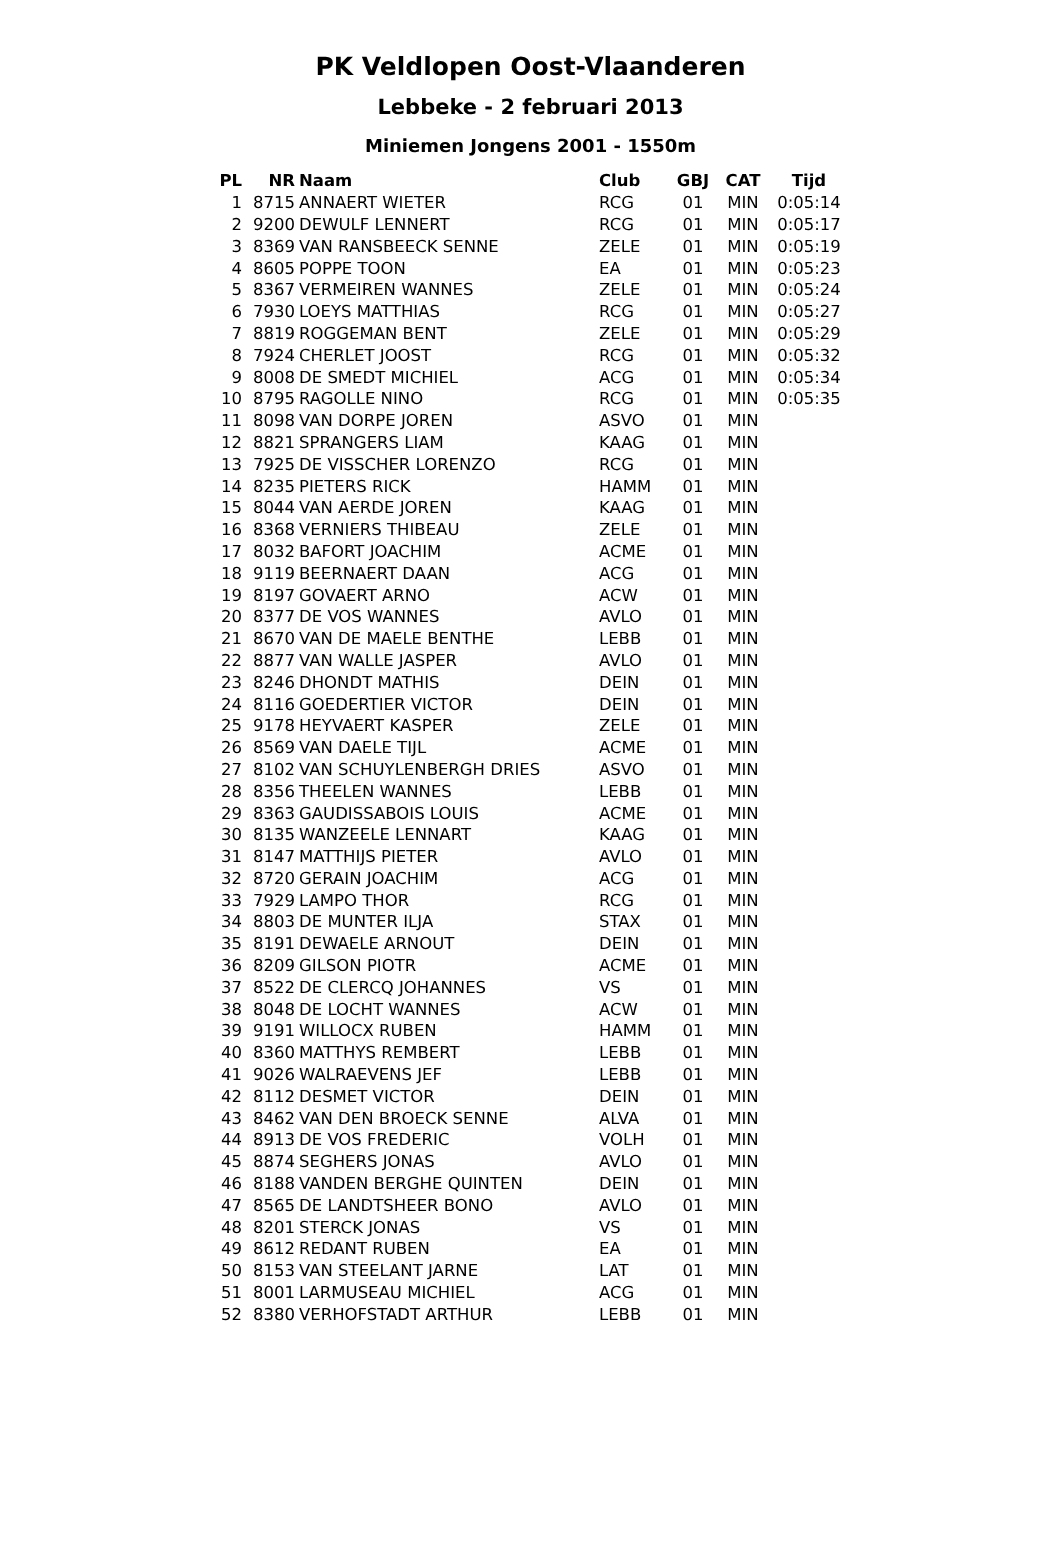PK Veldlopen Oost-Vlaanderen
Lebbeke - 2 februari 2013
Miniemen Jongens 2001 - 1550m
| PL | NR | Naam | Club | GBJ | CAT | Tijd |
| --- | --- | --- | --- | --- | --- | --- |
| 1 | 8715 | ANNAERT WIETER | RCG | 01 | MIN | 0:05:14 |
| 2 | 9200 | DEWULF LENNERT | RCG | 01 | MIN | 0:05:17 |
| 3 | 8369 | VAN RANSBEECK SENNE | ZELE | 01 | MIN | 0:05:19 |
| 4 | 8605 | POPPE TOON | EA | 01 | MIN | 0:05:23 |
| 5 | 8367 | VERMEIREN WANNES | ZELE | 01 | MIN | 0:05:24 |
| 6 | 7930 | LOEYS MATTHIAS | RCG | 01 | MIN | 0:05:27 |
| 7 | 8819 | ROGGEMAN BENT | ZELE | 01 | MIN | 0:05:29 |
| 8 | 7924 | CHERLET JOOST | RCG | 01 | MIN | 0:05:32 |
| 9 | 8008 | DE SMEDT MICHIEL | ACG | 01 | MIN | 0:05:34 |
| 10 | 8795 | RAGOLLE NINO | RCG | 01 | MIN | 0:05:35 |
| 11 | 8098 | VAN DORPE JOREN | ASVO | 01 | MIN | |
| 12 | 8821 | SPRANGERS LIAM | KAAG | 01 | MIN | |
| 13 | 7925 | DE VISSCHER LORENZO | RCG | 01 | MIN | |
| 14 | 8235 | PIETERS RICK | HAMM | 01 | MIN | |
| 15 | 8044 | VAN AERDE JOREN | KAAG | 01 | MIN | |
| 16 | 8368 | VERNIERS THIBEAU | ZELE | 01 | MIN | |
| 17 | 8032 | BAFORT JOACHIM | ACME | 01 | MIN | |
| 18 | 9119 | BEERNAERT DAAN | ACG | 01 | MIN | |
| 19 | 8197 | GOVAERT ARNO | ACW | 01 | MIN | |
| 20 | 8377 | DE VOS WANNES | AVLO | 01 | MIN | |
| 21 | 8670 | VAN DE MAELE BENTHE | LEBB | 01 | MIN | |
| 22 | 8877 | VAN WALLE JASPER | AVLO | 01 | MIN | |
| 23 | 8246 | DHONDT MATHIS | DEIN | 01 | MIN | |
| 24 | 8116 | GOEDERTIER VICTOR | DEIN | 01 | MIN | |
| 25 | 9178 | HEYVAERT KASPER | ZELE | 01 | MIN | |
| 26 | 8569 | VAN DAELE TIJL | ACME | 01 | MIN | |
| 27 | 8102 | VAN SCHUYLENBERGH DRIES | ASVO | 01 | MIN | |
| 28 | 8356 | THEELEN WANNES | LEBB | 01 | MIN | |
| 29 | 8363 | GAUDISSABOIS LOUIS | ACME | 01 | MIN | |
| 30 | 8135 | WANZEELE LENNART | KAAG | 01 | MIN | |
| 31 | 8147 | MATTHIJS PIETER | AVLO | 01 | MIN | |
| 32 | 8720 | GERAIN JOACHIM | ACG | 01 | MIN | |
| 33 | 7929 | LAMPO THOR | RCG | 01 | MIN | |
| 34 | 8803 | DE MUNTER ILJA | STAX | 01 | MIN | |
| 35 | 8191 | DEWAELE ARNOUT | DEIN | 01 | MIN | |
| 36 | 8209 | GILSON PIOTR | ACME | 01 | MIN | |
| 37 | 8522 | DE CLERCQ JOHANNES | VS | 01 | MIN | |
| 38 | 8048 | DE LOCHT WANNES | ACW | 01 | MIN | |
| 39 | 9191 | WILLOCX RUBEN | HAMM | 01 | MIN | |
| 40 | 8360 | MATTHYS REMBERT | LEBB | 01 | MIN | |
| 41 | 9026 | WALRAEVENS JEF | LEBB | 01 | MIN | |
| 42 | 8112 | DESMET VICTOR | DEIN | 01 | MIN | |
| 43 | 8462 | VAN DEN BROECK SENNE | ALVA | 01 | MIN | |
| 44 | 8913 | DE VOS FREDERIC | VOLH | 01 | MIN | |
| 45 | 8874 | SEGHERS JONAS | AVLO | 01 | MIN | |
| 46 | 8188 | VANDEN BERGHE QUINTEN | DEIN | 01 | MIN | |
| 47 | 8565 | DE LANDTSHEER BONO | AVLO | 01 | MIN | |
| 48 | 8201 | STERCK JONAS | VS | 01 | MIN | |
| 49 | 8612 | REDANT RUBEN | EA | 01 | MIN | |
| 50 | 8153 | VAN STEELANT JARNE | LAT | 01 | MIN | |
| 51 | 8001 | LARMUSEAU MICHIEL | ACG | 01 | MIN | |
| 52 | 8380 | VERHOFSTADT ARTHUR | LEBB | 01 | MIN | |